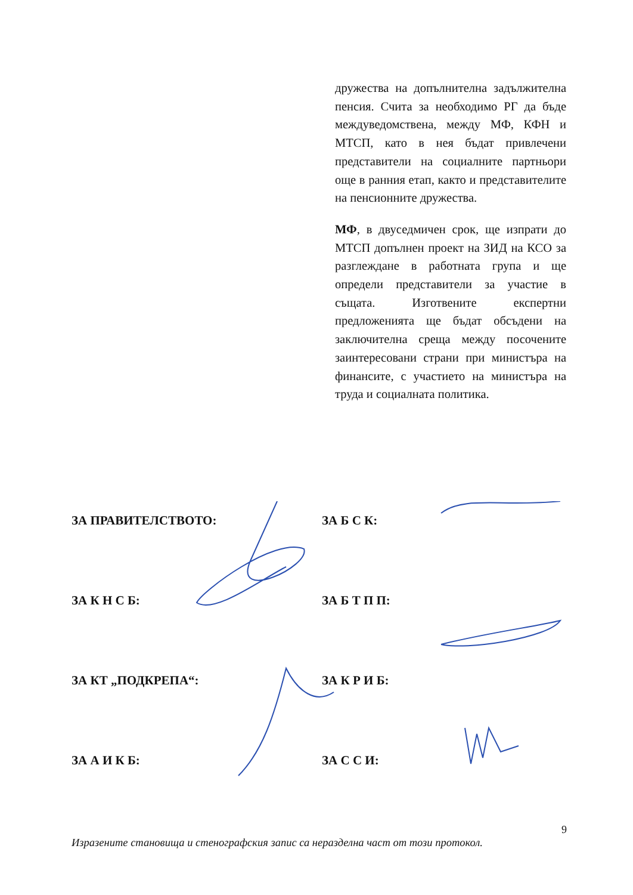дружества на допълнителна задължителна пенсия. Счита за необходимо РГ да бъде междуведомствена, между МФ, КФН и МТСП, като в нея бъдат привлечени представители на социалните партньори още в ранния етап, както и представителите на пенсионните дружества.
МФ, в двуседмичен срок, ще изпрати до МТСП допълнен проект на ЗИД на КСО за разглеждане в работната група и ще определи представители за участие в същата. Изготвените експертни предложенията ще бъдат обсъдени на заключителна среща между посочените заинтересовани страни при министъра на финансите, с участието на министъра на труда и социалната политика.
ЗА ПРАВИТЕЛСТВОТО: ЗА Б С К:
ЗА К Н С Б: ЗА Б Т П П:
ЗА КТ „ПОДКРЕПА“: ЗА К Р И Б:
ЗА А И К Б: ЗА С С И:
9
Изразените становища и стенографския запис са неразделна част от този протокол.